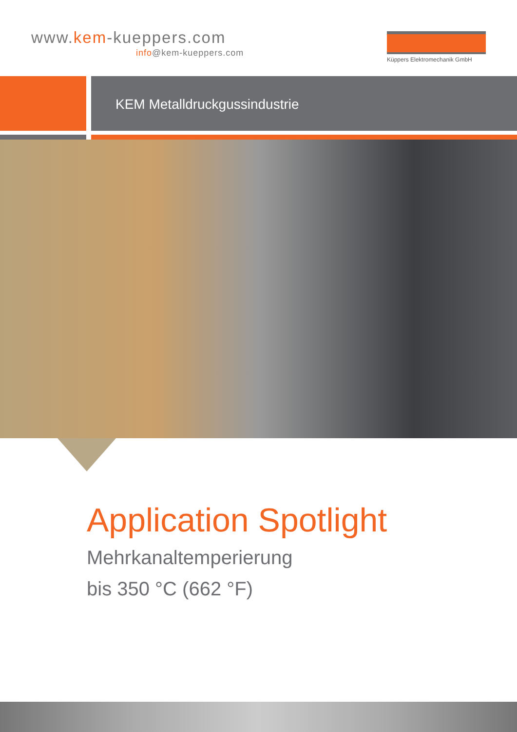www.kem-kueppers.com
info@kem-kueppers.com
Küppers Elektromechanik GmbH
KEM Metalldruckgussindustrie
Application Spotlight
Mehrkanaltemperierung
bis 350 °C (662 °F)